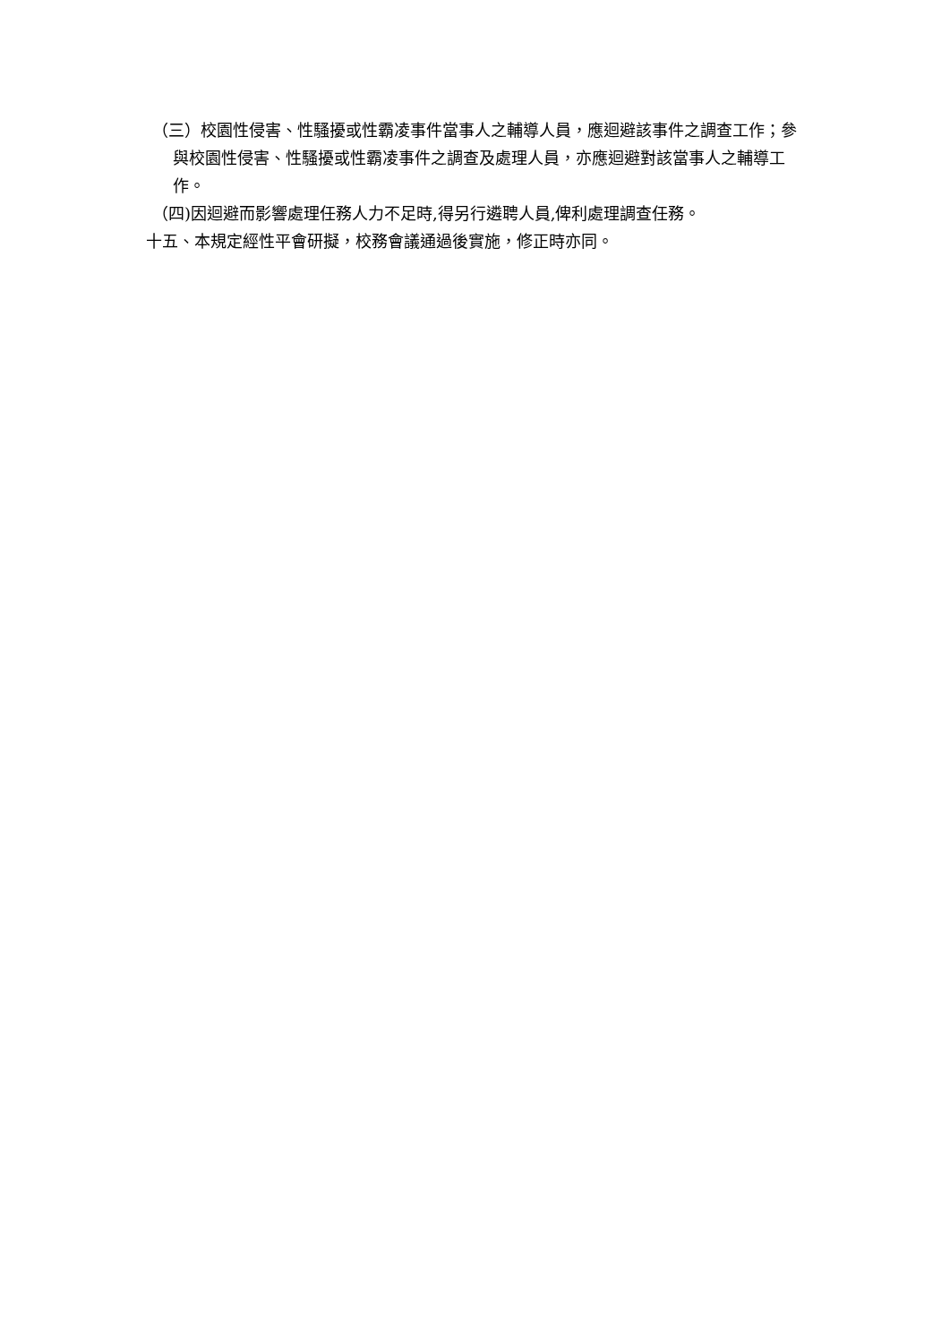（三）校園性侵害、性騷擾或性霸凌事件當事人之輔導人員，應迴避該事件之調查工作；參與校園性侵害、性騷擾或性霸凌事件之調查及處理人員，亦應迴避對該當事人之輔導工作。
（四)因迴避而影響處理任務人力不足時,得另行遴聘人員,俾利處理調查任務。
十五、本規定經性平會研擬，校務會議通過後實施，修正時亦同。